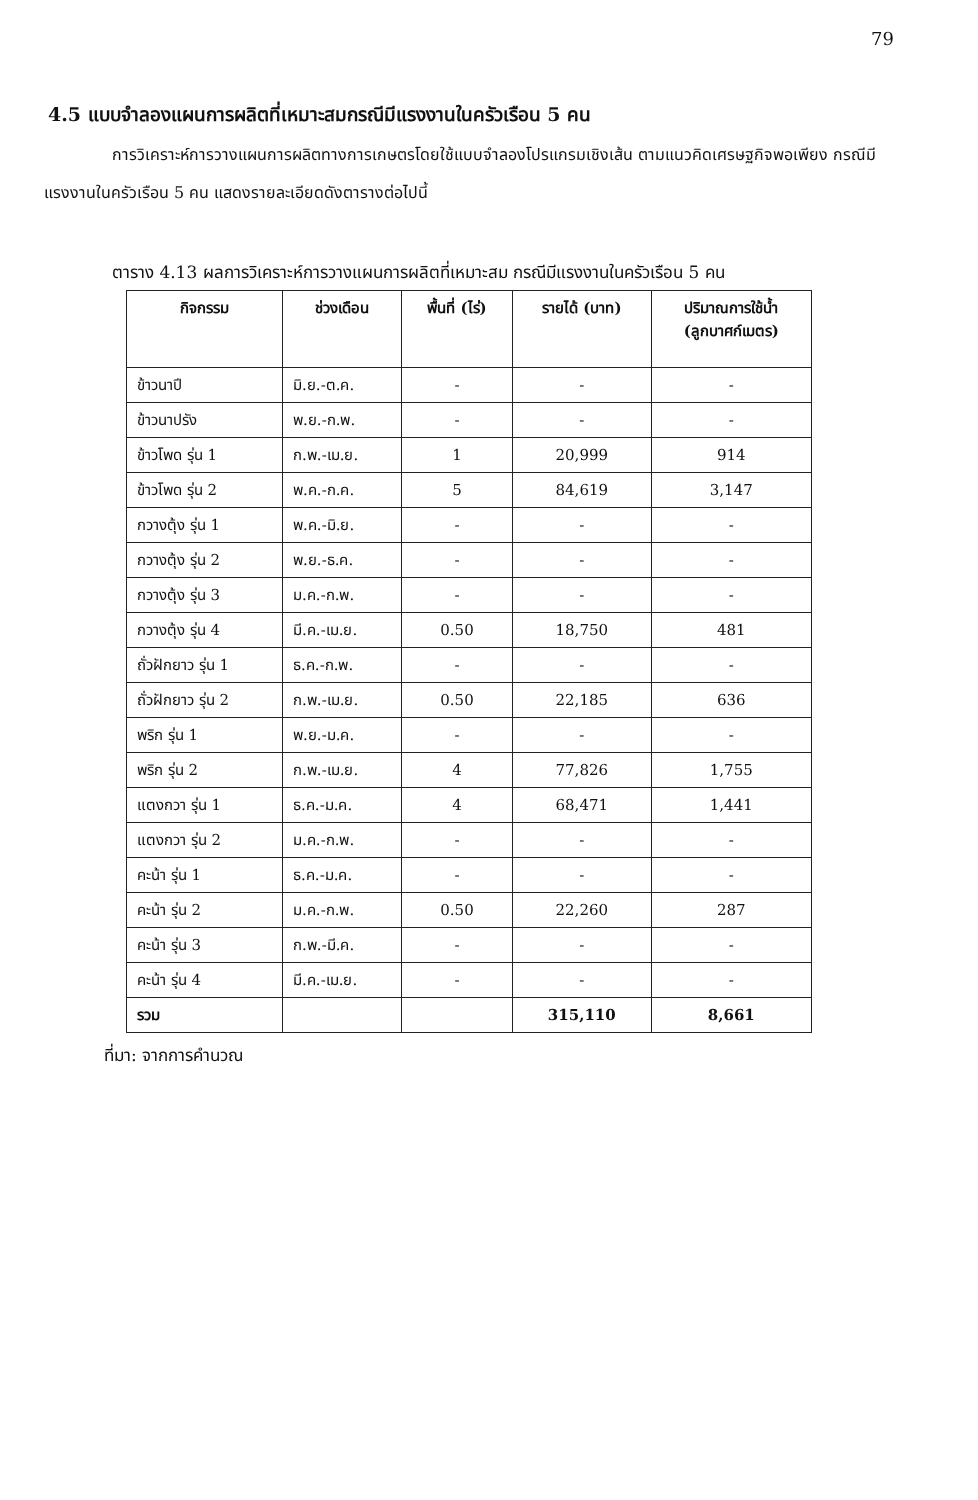79
4.5 แบบจำลองแผนการผลิตที่เหมาะสมกรณีมีแรงงานในครัวเรือน 5 คน
การวิเคราะห์การวางแผนการผลิตทางการเกษตรโดยใช้แบบจำลองโปรแกรมเชิงเส้น ตามแนวคิดเศรษฐกิจพอเพียง กรณีมีแรงงานในครัวเรือน 5 คน แสดงรายละเอียดดังตารางต่อไปนี้
ตาราง 4.13 ผลการวิเคราะห์การวางแผนการผลิตที่เหมาะสม กรณีมีแรงงานในครัวเรือน 5 คน
| กิจกรรม | ช่วงเดือน | พื้นที่ (ไร่) | รายได้ (บาท) | ปริมาณการใช้น้ำ (ลูกบาศก์เมตร) |
| --- | --- | --- | --- | --- |
| ข้าวนาปี | มิ.ย.-ต.ค. | - | - | - |
| ข้าวนาปรัง | พ.ย.-ก.พ. | - | - | - |
| ข้าวโพด รุ่น 1 | ก.พ.-เม.ย. | 1 | 20,999 | 914 |
| ข้าวโพด รุ่น 2 | พ.ค.-ก.ค. | 5 | 84,619 | 3,147 |
| กวางตุ้ง รุ่น 1 | พ.ค.-มิ.ย. | - | - | - |
| กวางตุ้ง รุ่น 2 | พ.ย.-ธ.ค. | - | - | - |
| กวางตุ้ง รุ่น 3 | ม.ค.-ก.พ. | - | - | - |
| กวางตุ้ง รุ่น 4 | มี.ค.-เม.ย. | 0.50 | 18,750 | 481 |
| ถั่วฝักยาว รุ่น 1 | ธ.ค.-ก.พ. | - | - | - |
| ถั่วฝักยาว รุ่น 2 | ก.พ.-เม.ย. | 0.50 | 22,185 | 636 |
| พริก รุ่น 1 | พ.ย.-ม.ค. | - | - | - |
| พริก รุ่น 2 | ก.พ.-เม.ย. | 4 | 77,826 | 1,755 |
| แตงกวา รุ่น 1 | ธ.ค.-ม.ค. | 4 | 68,471 | 1,441 |
| แตงกวา รุ่น 2 | ม.ค.-ก.พ. | - | - | - |
| คะน้า รุ่น 1 | ธ.ค.-ม.ค. | - | - | - |
| คะน้า รุ่น 2 | ม.ค.-ก.พ. | 0.50 | 22,260 | 287 |
| คะน้า รุ่น 3 | ก.พ.-มี.ค. | - | - | - |
| คะน้า รุ่น 4 | มี.ค.-เม.ย. | - | - | - |
| รวม | | | 315,110 | 8,661 |
ที่มา: จากการคำนวณ